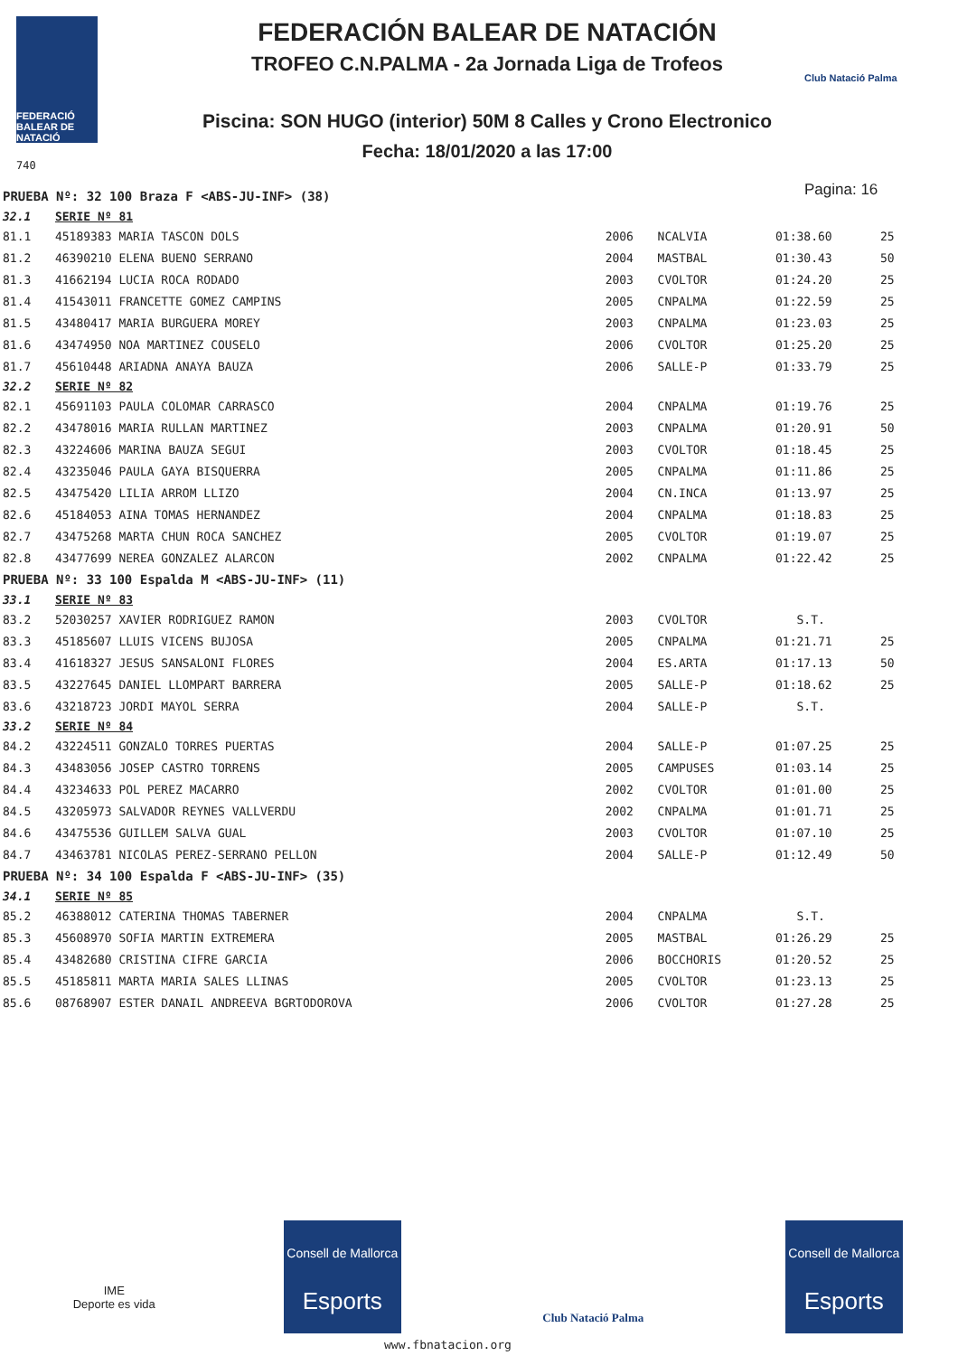FEDERACIÓ BALEAR DE NATACIÓ
740
FEDERACIÓN BALEAR DE NATACIÓN
TROFEO C.N.PALMA - 2a Jornada Liga de Trofeos
Piscina: SON HUGO (interior) 50M 8 Calles y Crono Electronico
Fecha: 18/01/2020 a las 17:00
Club Natació Palma
Pagina: 16
| PRUEBA Nº: 32 100 Braza F <ABS-JU-INF> (38) | | | | | |
| 32.1 | SERIE Nº 81 | | | | |
| 81.1 | 45189383 MARIA TASCON DOLS | 2006 | NCALVIA | 01:38.60 | 25 |
| 81.2 | 46390210 ELENA BUENO SERRANO | 2004 | MASTBAL | 01:30.43 | 50 |
| 81.3 | 41662194 LUCIA ROCA RODADO | 2003 | CVOLTOR | 01:24.20 | 25 |
| 81.4 | 41543011 FRANCETTE GOMEZ CAMPINS | 2005 | CNPALMA | 01:22.59 | 25 |
| 81.5 | 43480417 MARIA BURGUERA MOREY | 2003 | CNPALMA | 01:23.03 | 25 |
| 81.6 | 43474950 NOA MARTINEZ COUSELO | 2006 | CVOLTOR | 01:25.20 | 25 |
| 81.7 | 45610448 ARIADNA ANAYA BAUZA | 2006 | SALLE-P | 01:33.79 | 25 |
| 32.2 | SERIE Nº 82 | | | | |
| 82.1 | 45691103 PAULA COLOMAR CARRASCO | 2004 | CNPALMA | 01:19.76 | 25 |
| 82.2 | 43478016 MARIA RULLAN MARTINEZ | 2003 | CNPALMA | 01:20.91 | 50 |
| 82.3 | 43224606 MARINA BAUZA SEGUI | 2003 | CVOLTOR | 01:18.45 | 25 |
| 82.4 | 43235046 PAULA GAYA BISQUERRA | 2005 | CNPALMA | 01:11.86 | 25 |
| 82.5 | 43475420 LILIA ARROM LLIZO | 2004 | CN.INCA | 01:13.97 | 25 |
| 82.6 | 45184053 AINA TOMAS HERNANDEZ | 2004 | CNPALMA | 01:18.83 | 25 |
| 82.7 | 43475268 MARTA CHUN ROCA SANCHEZ | 2005 | CVOLTOR | 01:19.07 | 25 |
| 82.8 | 43477699 NEREA GONZALEZ ALARCON | 2002 | CNPALMA | 01:22.42 | 25 |
| PRUEBA Nº: 33 100 Espalda M <ABS-JU-INF> (11) | | | | | |
| 33.1 | SERIE Nº 83 | | | | |
| 83.2 | 52030257 XAVIER RODRIGUEZ RAMON | 2003 | CVOLTOR | S.T. | |
| 83.3 | 45185607 LLUIS VICENS BUJOSA | 2005 | CNPALMA | 01:21.71 | 25 |
| 83.4 | 41618327 JESUS SANSALONI FLORES | 2004 | ES.ARTA | 01:17.13 | 50 |
| 83.5 | 43227645 DANIEL LLOMPART BARRERA | 2005 | SALLE-P | 01:18.62 | 25 |
| 83.6 | 43218723 JORDI MAYOL SERRA | 2004 | SALLE-P | S.T. | |
| 33.2 | SERIE Nº 84 | | | | |
| 84.2 | 43224511 GONZALO TORRES PUERTAS | 2004 | SALLE-P | 01:07.25 | 25 |
| 84.3 | 43483056 JOSEP CASTRO TORRENS | 2005 | CAMPUSES | 01:03.14 | 25 |
| 84.4 | 43234633 POL PEREZ MACARRO | 2002 | CVOLTOR | 01:01.00 | 25 |
| 84.5 | 43205973 SALVADOR REYNES VALLVERDU | 2002 | CNPALMA | 01:01.71 | 25 |
| 84.6 | 43475536 GUILLEM SALVA GUAL | 2003 | CVOLTOR | 01:07.10 | 25 |
| 84.7 | 43463781 NICOLAS PEREZ-SERRANO PELLON | 2004 | SALLE-P | 01:12.49 | 50 |
| PRUEBA Nº: 34 100 Espalda F <ABS-JU-INF> (35) | | | | | |
| 34.1 | SERIE Nº 85 | | | | |
| 85.2 | 46388012 CATERINA THOMAS TABERNER | 2004 | CNPALMA | S.T. | |
| 85.3 | 45608970 SOFIA MARTIN EXTREMERA | 2005 | MASTBAL | 01:26.29 | 25 |
| 85.4 | 43482680 CRISTINA CIFRE GARCIA | 2006 | BOCCHORIS | 01:20.52 | 25 |
| 85.5 | 45185811 MARTA MARIA SALES LLINAS | 2005 | CVOLTOR | 01:23.13 | 25 |
| 85.6 | 08768907 ESTER DANAIL ANDREEVA BGRTODOROVA | 2006 | CVOLTOR | 01:27.28 | 25 |
IME
Deporte es vida
Consell de Mallorca
Esports
Club Natació Palma
Consell de Mallorca
Esports
www.fbnatacion.org